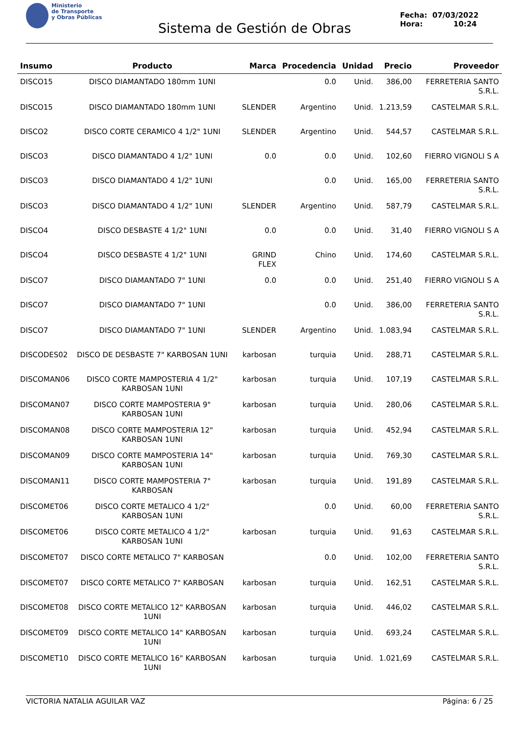Ministerio
de Transporte
y Obras Públicas
Sistema de Gestión de Obras
Fecha: 07/03/2022
Hora: 10:24
| Insumo | Producto | Marca | Procedencia | Unidad | Precio | Proveedor |
| --- | --- | --- | --- | --- | --- | --- |
| DISCO15 | DISCO DIAMANTADO 180mm 1UNI | | 0.0 | Unid. | 386,00 | FERRETERIA SANTO S.R.L. |
| DISCO15 | DISCO DIAMANTADO 180mm 1UNI | SLENDER | Argentino | Unid. | 1.213,59 | CASTELMAR S.R.L. |
| DISCO2 | DISCO CORTE CERAMICO 4 1/2" 1UNI | SLENDER | Argentino | Unid. | 544,57 | CASTELMAR S.R.L. |
| DISCO3 | DISCO DIAMANTADO 4 1/2" 1UNI | 0.0 | 0.0 | Unid. | 102,60 | FIERRO VIGNOLI S A |
| DISCO3 | DISCO DIAMANTADO 4 1/2" 1UNI | | 0.0 | Unid. | 165,00 | FERRETERIA SANTO S.R.L. |
| DISCO3 | DISCO DIAMANTADO 4 1/2" 1UNI | SLENDER | Argentino | Unid. | 587,79 | CASTELMAR S.R.L. |
| DISCO4 | DISCO DESBASTE 4 1/2" 1UNI | 0.0 | 0.0 | Unid. | 31,40 | FIERRO VIGNOLI S A |
| DISCO4 | DISCO DESBASTE 4 1/2" 1UNI | GRIND FLEX | Chino | Unid. | 174,60 | CASTELMAR S.R.L. |
| DISCO7 | DISCO DIAMANTADO 7" 1UNI | 0.0 | 0.0 | Unid. | 251,40 | FIERRO VIGNOLI S A |
| DISCO7 | DISCO DIAMANTADO 7" 1UNI | | 0.0 | Unid. | 386,00 | FERRETERIA SANTO S.R.L. |
| DISCO7 | DISCO DIAMANTADO 7" 1UNI | SLENDER | Argentino | Unid. | 1.083,94 | CASTELMAR S.R.L. |
| DISCODES02 | DISCO DE DESBASTE 7" KARBOSAN 1UNI | karbosan | turquia | Unid. | 288,71 | CASTELMAR S.R.L. |
| DISCOMAN06 | DISCO CORTE MAMPOSTERIA 4 1/2" KARBOSAN 1UNI | karbosan | turquia | Unid. | 107,19 | CASTELMAR S.R.L. |
| DISCOMAN07 | DISCO CORTE MAMPOSTERIA 9" KARBOSAN 1UNI | karbosan | turquia | Unid. | 280,06 | CASTELMAR S.R.L. |
| DISCOMAN08 | DISCO CORTE MAMPOSTERIA 12" KARBOSAN 1UNI | karbosan | turquia | Unid. | 452,94 | CASTELMAR S.R.L. |
| DISCOMAN09 | DISCO CORTE MAMPOSTERIA 14" KARBOSAN 1UNI | karbosan | turquia | Unid. | 769,30 | CASTELMAR S.R.L. |
| DISCOMAN11 | DISCO CORTE MAMPOSTERIA 7" KARBOSAN | karbosan | turquia | Unid. | 191,89 | CASTELMAR S.R.L. |
| DISCOMET06 | DISCO CORTE METALICO 4 1/2" KARBOSAN 1UNI | | 0.0 | Unid. | 60,00 | FERRETERIA SANTO S.R.L. |
| DISCOMET06 | DISCO CORTE METALICO 4 1/2" KARBOSAN 1UNI | karbosan | turquia | Unid. | 91,63 | CASTELMAR S.R.L. |
| DISCOMET07 | DISCO CORTE METALICO 7" KARBOSAN | | 0.0 | Unid. | 102,00 | FERRETERIA SANTO S.R.L. |
| DISCOMET07 | DISCO CORTE METALICO 7" KARBOSAN | karbosan | turquia | Unid. | 162,51 | CASTELMAR S.R.L. |
| DISCOMET08 | DISCO CORTE METALICO 12" KARBOSAN 1UNI | karbosan | turquia | Unid. | 446,02 | CASTELMAR S.R.L. |
| DISCOMET09 | DISCO CORTE METALICO 14" KARBOSAN 1UNI | karbosan | turquia | Unid. | 693,24 | CASTELMAR S.R.L. |
| DISCOMET10 | DISCO CORTE METALICO 16" KARBOSAN 1UNI | karbosan | turquia | Unid. | 1.021,69 | CASTELMAR S.R.L. |
VICTORIA NATALIA AGUILAR VAZ Página: 6 / 25